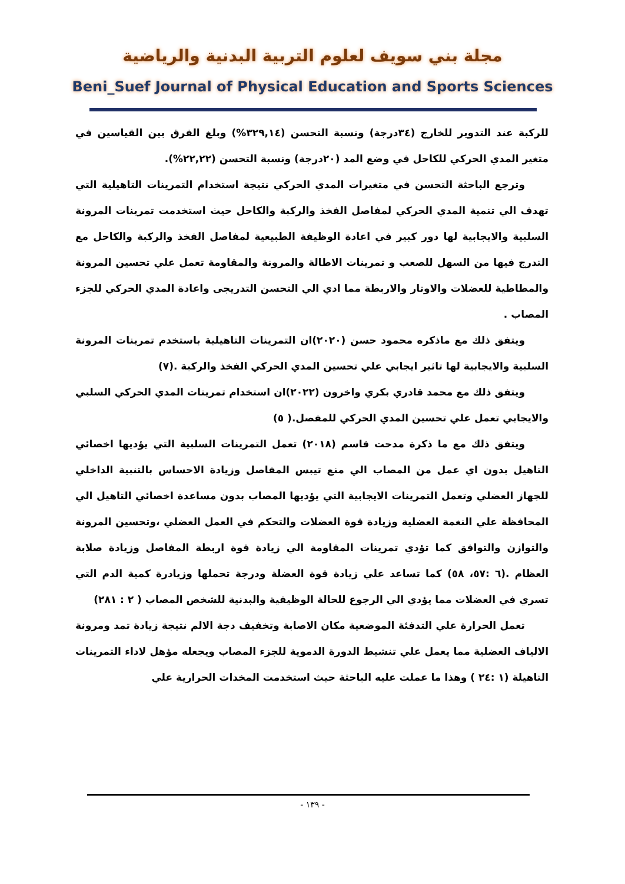مجلة بني سويف لعلوم التربية البدنية والرياضية
Beni_Suef Journal of Physical Education and Sports Sciences
للركبة عند التدوير للخارج (٣٤درجة) ونسبة التحسن (٣٢٩,١٤%) وبلغ الفرق بين القياسين في متغير المدي الحركي للكاحل في وضع المد (٢٠درجة) ونسبة التحسن (٢٢,٢٢%).
وترجع الباحثة التحسن في متغيرات المدي الحركي نتيجة استخدام التمرينات التاهيلية التي تهدف الي تنمية المدي الحركي لمفاصل الفخذ والركبة والكاحل حيث استخدمت تمرينات المرونة السلبية والايجابية لها دور كبير في اعادة الوظيفة الطبيعية لمفاصل الفخذ والركبة والكاحل مع التدرج فيها من السهل للصعب و تمرينات الاطالة والمرونة والمقاومة تعمل علي تحسين المرونة والمطاطية للعضلات والاوتار والاربطة مما ادي الي التحسن التدريجى واعادة المدي الحركي للجزء المصاب .
ويتفق ذلك مع ماذكره محمود حسن (٢٠٢٠)ان التمرينات التاهيلية باستخدم تمرينات المرونة السلبية والايجابية لها تاثير ايجابي علي تحسين المدي الحركي الفخذ والركبة .(٧)
ويتفق ذلك مع محمد قادري بكري واخرون (٢٠٢٢)ان استخدام تمرينات المدي الحركي السلبي والايجابي تعمل علي تحسين المدي الحركي للمفصل.( ٥)
ويتفق ذلك مع ما ذكرة مدحت قاسم (٢٠١٨) تعمل التمرينات السلبية التي يؤديها اخصائي التاهيل بدون اي عمل من المصاب الي منع تيبس المفاصل وزيادة الاحساس بالتنبية الداخلي للجهاز العضلي وتعمل التمرينات الايجابية التي يؤديها المصاب بدون مساعدة اخصائي التاهيل الي المحافظة علي النغمة العضلية وزيادة قوة العضلات والتحكم في العمل العضلي ،وتحسين المرونة والتوازن والتوافق كما تؤدي تمرينات المقاومة الي زيادة قوة اربطة المفاصل وزيادة صلابة العظام .(٦ :٥٧، ٥٨) كما تساعد علي زيادة قوة العضلة ودرجة تحملها وزيادرة كمية الدم التي تسري في العضلات مما يؤدي الي الرجوع للحالة الوظيفية والبدنية للشخص المصاب ( ٢ : ٢٨١)
تعمل الحرارة علي التدفئة الموضعية مكان الاصابة وتخفيف دجة الالم نتيجة زيادة تمد ومرونة الالياف العضلية مما يعمل علي تنشيط الدورة الدموية للجزء المصاب ويجعله مؤهل لاداء التمرينات التاهيلة (١ :٢٤ ) وهذا ما عملت عليه الباحثة حيث استخدمت المخدات الحرارية علي
- ١٣٩ -